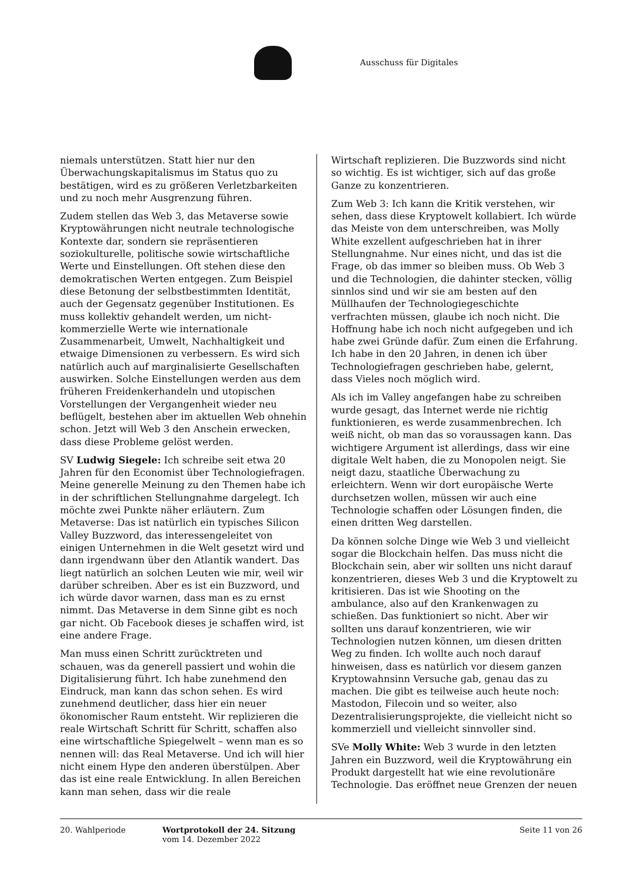Ausschuss für Digitales
niemals unterstützen. Statt hier nur den Überwachungskapitalismus im Status quo zu bestätigen, wird es zu größeren Verletzbarkeiten und zu noch mehr Ausgrenzung führen.
Zudem stellen das Web 3, das Metaverse sowie Kryptowährungen nicht neutrale technologische Kontexte dar, sondern sie repräsentieren soziokulturelle, politische sowie wirtschaftliche Werte und Einstellungen. Oft stehen diese den demokratischen Werten entgegen. Zum Beispiel diese Betonung der selbstbestimmten Identität, auch der Gegensatz gegenüber Institutionen. Es muss kollektiv gehandelt werden, um nicht-kommerzielle Werte wie internationale Zusammenarbeit, Umwelt, Nachhaltigkeit und etwaige Dimensionen zu verbessern. Es wird sich natürlich auch auf marginalisierte Gesellschaften auswirken. Solche Einstellungen werden aus dem früheren Freidenkerhandeln und utopischen Vorstellungen der Vergangenheit wieder neu beflügelt, bestehen aber im aktuellen Web ohnehin schon. Jetzt will Web 3 den Anschein erwecken, dass diese Probleme gelöst werden.
SV Ludwig Siegele: Ich schreibe seit etwa 20 Jahren für den Economist über Technologiefragen. Meine generelle Meinung zu den Themen habe ich in der schriftlichen Stellungnahme dargelegt. Ich möchte zwei Punkte näher erläutern. Zum Metaverse: Das ist natürlich ein typisches Silicon Valley Buzzword, das interessengeleitet von einigen Unternehmen in die Welt gesetzt wird und dann irgendwann über den Atlantik wandert. Das liegt natürlich an solchen Leuten wie mir, weil wir darüber schreiben. Aber es ist ein Buzzword, und ich würde davor warnen, dass man es zu ernst nimmt. Das Metaverse in dem Sinne gibt es noch gar nicht. Ob Facebook dieses je schaffen wird, ist eine andere Frage.
Man muss einen Schritt zurücktreten und schauen, was da generell passiert und wohin die Digitalisierung führt. Ich habe zunehmend den Eindruck, man kann das schon sehen. Es wird zunehmend deutlicher, dass hier ein neuer ökonomischer Raum entsteht. Wir replizieren die reale Wirtschaft Schritt für Schritt, schaffen also eine wirtschaftliche Spiegelwelt – wenn man es so nennen will: das Real Metaverse. Und ich will hier nicht einem Hype den anderen überstülpen. Aber das ist eine reale Entwicklung. In allen Bereichen kann man sehen, dass wir die reale
Wirtschaft replizieren. Die Buzzwords sind nicht so wichtig. Es ist wichtiger, sich auf das große Ganze zu konzentrieren.
Zum Web 3: Ich kann die Kritik verstehen, wir sehen, dass diese Kryptowelt kollabiert. Ich würde das Meiste von dem unterschreiben, was Molly White exzellent aufgeschrieben hat in ihrer Stellungnahme. Nur eines nicht, und das ist die Frage, ob das immer so bleiben muss. Ob Web 3 und die Technologien, die dahinter stecken, völlig sinnlos sind und wir sie am besten auf den Müllhaufen der Technologiegeschichte verfrachten müssen, glaube ich noch nicht. Die Hoffnung habe ich noch nicht aufgegeben und ich habe zwei Gründe dafür. Zum einen die Erfahrung. Ich habe in den 20 Jahren, in denen ich über Technologiefragen geschrieben habe, gelernt, dass Vieles noch möglich wird.
Als ich im Valley angefangen habe zu schreiben wurde gesagt, das Internet werde nie richtig funktionieren, es werde zusammenbrechen. Ich weiß nicht, ob man das so voraussagen kann. Das wichtigere Argument ist allerdings, dass wir eine digitale Welt haben, die zu Monopolen neigt. Sie neigt dazu, staatliche Überwachung zu erleichtern. Wenn wir dort europäische Werte durchsetzen wollen, müssen wir auch eine Technologie schaffen oder Lösungen finden, die einen dritten Weg darstellen.
Da können solche Dinge wie Web 3 und vielleicht sogar die Blockchain helfen. Das muss nicht die Blockchain sein, aber wir sollten uns nicht darauf konzentrieren, dieses Web 3 und die Kryptowelt zu kritisieren. Das ist wie Shooting on the ambulance, also auf den Krankenwagen zu schießen. Das funktioniert so nicht. Aber wir sollten uns darauf konzentrieren, wie wir Technologien nutzen können, um diesen dritten Weg zu finden. Ich wollte auch noch darauf hinweisen, dass es natürlich vor diesem ganzen Kryptowahnsinn Versuche gab, genau das zu machen. Die gibt es teilweise auch heute noch: Mastodon, Filecoin und so weiter, also Dezentralisierungsprojekte, die vielleicht nicht so kommerziell und vielleicht sinnvoller sind.
SVe Molly White: Web 3 wurde in den letzten Jahren ein Buzzword, weil die Kryptowährung ein Produkt dargestellt hat wie eine revolutionäre Technologie. Das eröffnet neue Grenzen der neuen
20. Wahlperiode Wortprotokoll der 24. Sitzung
vom 14. Dezember 2022
Seite 11 von 26